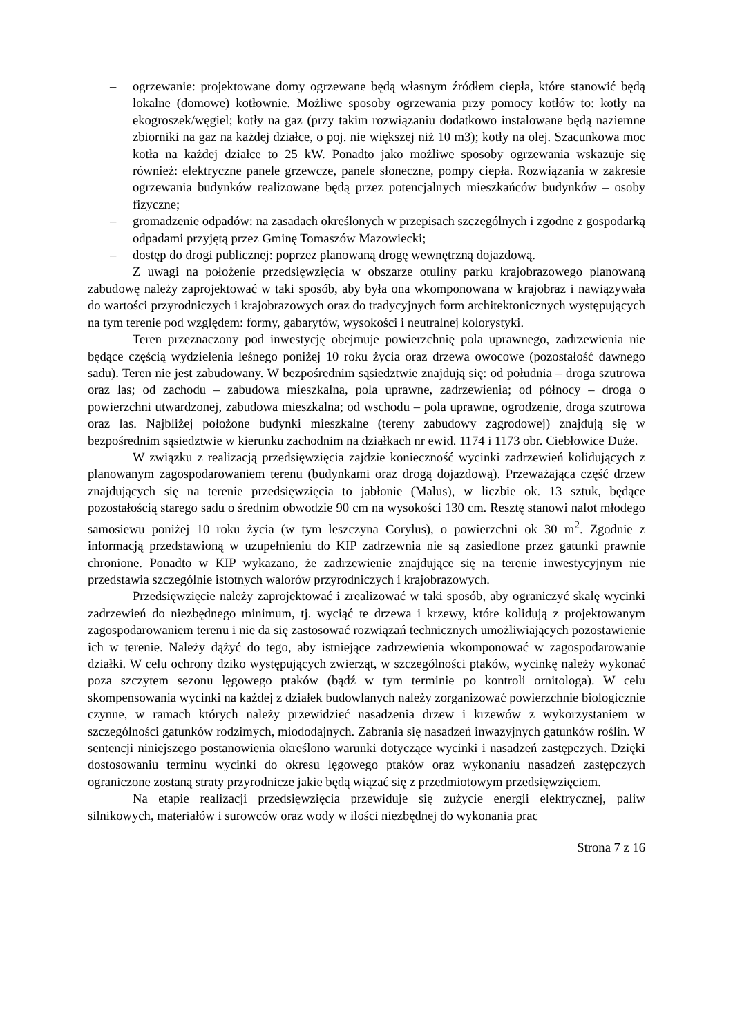– ogrzewanie: projektowane domy ogrzewane będą własnym źródłem ciepła, które stanowić będą lokalne (domowe) kotłownie. Możliwe sposoby ogrzewania przy pomocy kotłów to: kotły na ekogroszek/węgiel; kotły na gaz (przy takim rozwiązaniu dodatkowo instalowane będą naziemne zbiorniki na gaz na każdej działce, o poj. nie większej niż 10 m3); kotły na olej. Szacunkowa moc kotła na każdej działce to 25 kW. Ponadto jako możliwe sposoby ogrzewania wskazuje się również: elektryczne panele grzewcze, panele słoneczne, pompy ciepła. Rozwiązania w zakresie ogrzewania budynków realizowane będą przez potencjalnych mieszkańców budynków – osoby fizyczne;
– gromadzenie odpadów: na zasadach określonych w przepisach szczególnych i zgodne z gospodarką odpadami przyjętą przez Gminę Tomaszów Mazowiecki;
– dostęp do drogi publicznej: poprzez planowaną drogę wewnętrzną dojazdową.
Z uwagi na położenie przedsięwzięcia w obszarze otuliny parku krajobrazowego planowaną zabudowę należy zaprojektować w taki sposób, aby była ona wkomponowana w krajobraz i nawiązywała do wartości przyrodniczych i krajobrazowych oraz do tradycyjnych form architektonicznych występujących na tym terenie pod względem: formy, gabarytów, wysokości i neutralnej kolorystyki.
Teren przeznaczony pod inwestycję obejmuje powierzchnię pola uprawnego, zadrzewienia nie będące częścią wydzielenia leśnego poniżej 10 roku życia oraz drzewa owocowe (pozostałość dawnego sadu). Teren nie jest zabudowany. W bezpośrednim sąsiedztwie znajdują się: od południa – droga szutrowa oraz las; od zachodu – zabudowa mieszkalna, pola uprawne, zadrzewienia; od północy – droga o powierzchni utwardzonej, zabudowa mieszkalna; od wschodu – pola uprawne, ogrodzenie, droga szutrowa oraz las. Najbliżej położone budynki mieszkalne (tereny zabudowy zagrodowej) znajdują się w bezpośrednim sąsiedztwie w kierunku zachodnim na działkach nr ewid. 1174 i 1173 obr. Ciebłowice Duże.
W związku z realizacją przedsięwzięcia zajdzie konieczność wycinki zadrzewień kolidujących z planowanym zagospodarowaniem terenu (budynkami oraz drogą dojazdową). Przeważająca część drzew znajdujących się na terenie przedsięwzięcia to jabłonie (Malus), w liczbie ok. 13 sztuk, będące pozostałością starego sadu o średnim obwodzie 90 cm na wysokości 130 cm. Resztę stanowi nalot młodego samosiewu poniżej 10 roku życia (w tym leszczyna Corylus), o powierzchni ok 30 m<sup>2</sup>. Zgodnie z informacją przedstawioną w uzupełnieniu do KIP zadrzewnia nie są zasiedlone przez gatunki prawnie chronione. Ponadto w KIP wykazano, że zadrzewienie znajdujące się na terenie inwestycyjnym nie przedstawia szczególnie istotnych walorów przyrodniczych i krajobrazowych.
Przedsięwzięcie należy zaprojektować i zrealizować w taki sposób, aby ograniczyć skalę wycinki zadrzewień do niezbędnego minimum, tj. wyciąć te drzewa i krzewy, które kolidują z projektowanym zagospodarowaniem terenu i nie da się zastosować rozwiązań technicznych umożliwiających pozostawienie ich w terenie. Należy dążyć do tego, aby istniejące zadrzewienia wkomponować w zagospodarowanie działki. W celu ochrony dziko występujących zwierząt, w szczególności ptaków, wycinkę należy wykonać poza szczytem sezonu lęgowego ptaków (bądź w tym terminie po kontroli ornitologa). W celu skompensowania wycinki na każdej z działek budowlanych należy zorganizować powierzchnie biologicznie czynne, w ramach których należy przewidzieć nasadzenia drzew i krzewów z wykorzystaniem w szczególności gatunków rodzimych, miododajnych. Zabrania się nasadzeń inwazyjnych gatunków roślin. W sentencji niniejszego postanowienia określono warunki dotyczące wycinki i nasadzeń zastępczych. Dzięki dostosowaniu terminu wycinki do okresu lęgowego ptaków oraz wykonaniu nasadzeń zastępczych ograniczone zostaną straty przyrodnicze jakie będą wiązać się z przedmiotowym przedsięwzięciem.
Na etapie realizacji przedsięwzięcia przewiduje się zużycie energii elektrycznej, paliw silnikowych, materiałów i surowców oraz wody w ilości niezbędnej do wykonania prac
Strona 7 z 16